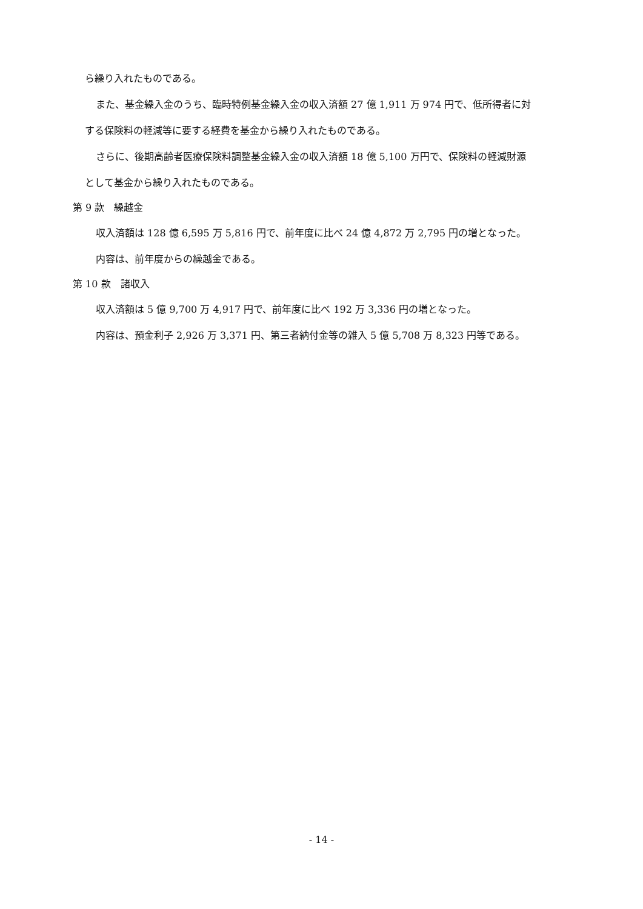ら繰り入れたものである。
また、基金繰入金のうち、臨時特例基金繰入金の収入済額 27 億 1,911 万 974 円で、低所得者に対
する保険料の軽減等に要する経費を基金から繰り入れたものである。
さらに、後期高齢者医療保険料調整基金繰入金の収入済額 18 億 5,100 万円で、保険料の軽減財源
として基金から繰り入れたものである。
第 9 款　繰越金
収入済額は 128 億 6,595 万 5,816 円で、前年度に比べ 24 億 4,872 万 2,795 円の増となった。
内容は、前年度からの繰越金である。
第 10 款　諸収入
収入済額は 5 億 9,700 万 4,917 円で、前年度に比べ 192 万 3,336 円の増となった。
内容は、預金利子 2,926 万 3,371 円、第三者納付金等の雑入 5 億 5,708 万 8,323 円等である。
- 14 -